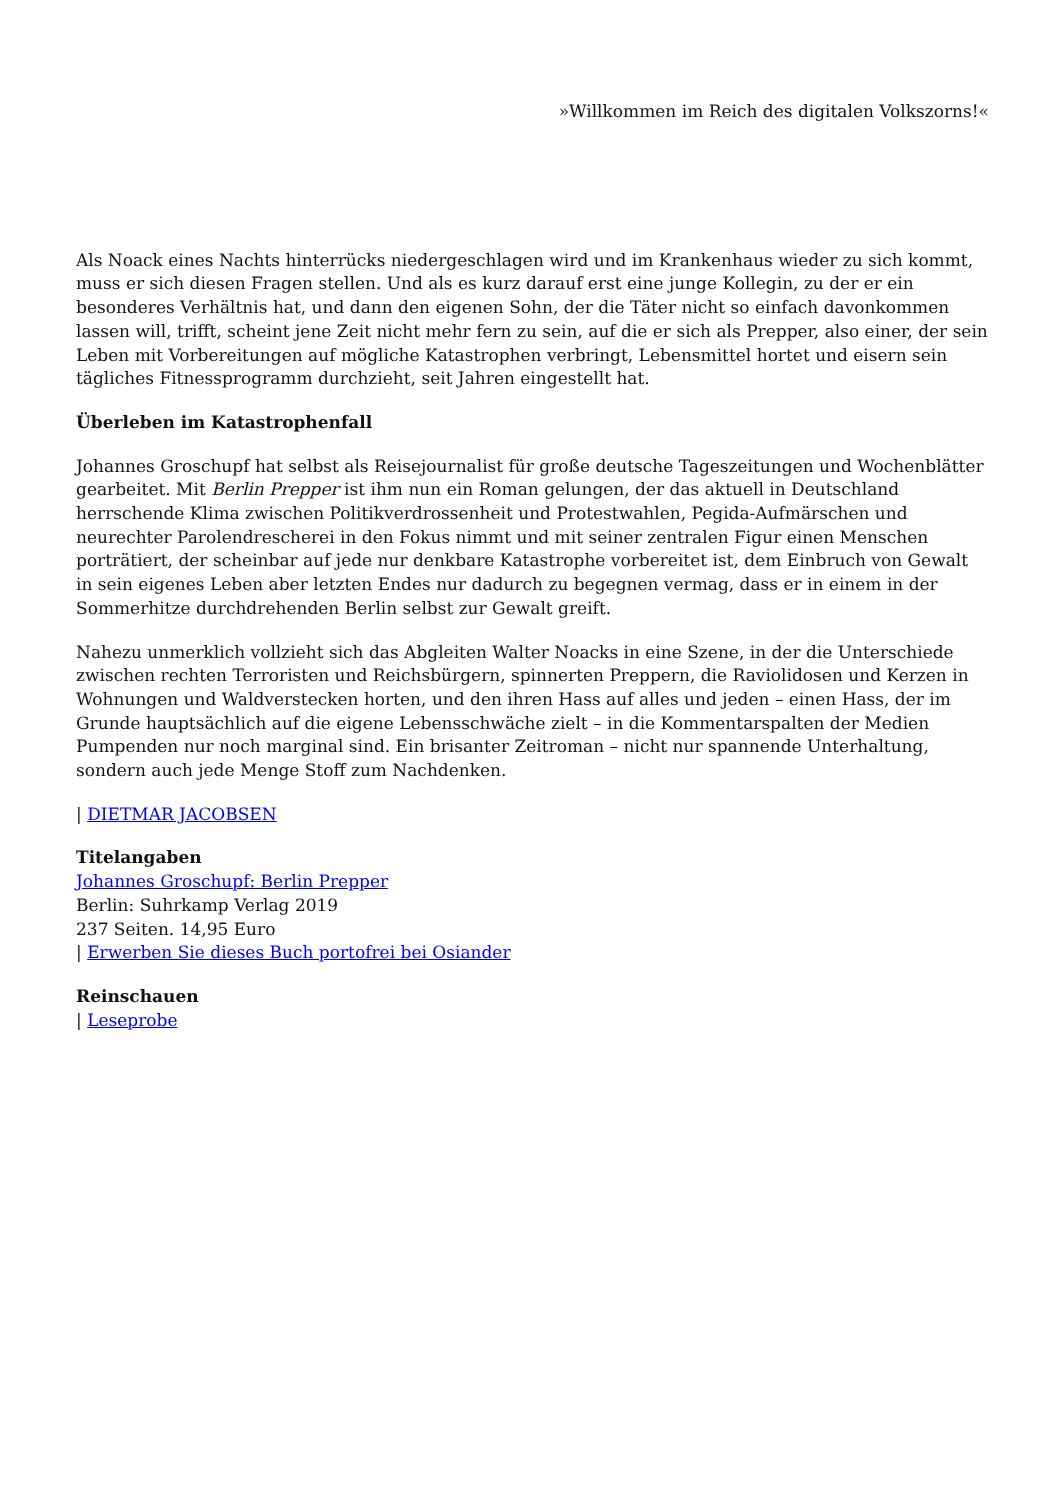»Willkommen im Reich des digitalen Volkszorns!«
Als Noack eines Nachts hinterrücks niedergeschlagen wird und im Krankenhaus wieder zu sich kommt, muss er sich diesen Fragen stellen. Und als es kurz darauf erst eine junge Kollegin, zu der er ein besonderes Verhältnis hat, und dann den eigenen Sohn, der die Täter nicht so einfach davonkommen lassen will, trifft, scheint jene Zeit nicht mehr fern zu sein, auf die er sich als Prepper, also einer, der sein Leben mit Vorbereitungen auf mögliche Katastrophen verbringt, Lebensmittel hortet und eisern sein tägliches Fitnessprogramm durchzieht, seit Jahren eingestellt hat.
Überleben im Katastrophenfall
Johannes Groschupf hat selbst als Reisejournalist für große deutsche Tageszeitungen und Wochenblätter gearbeitet. Mit Berlin Prepper ist ihm nun ein Roman gelungen, der das aktuell in Deutschland herrschende Klima zwischen Politikverdrossenheit und Protestwahlen, Pegida-Aufmärschen und neurechter Parolendrescherei in den Fokus nimmt und mit seiner zentralen Figur einen Menschen porträtiert, der scheinbar auf jede nur denkbare Katastrophe vorbereitet ist, dem Einbruch von Gewalt in sein eigenes Leben aber letzten Endes nur dadurch zu begegnen vermag, dass er in einem in der Sommerhitze durchdrehenden Berlin selbst zur Gewalt greift.
Nahezu unmerklich vollzieht sich das Abgleiten Walter Noacks in eine Szene, in der die Unterschiede zwischen rechten Terroristen und Reichsbürgern, spinnerten Preppern, die Raviolidosen und Kerzen in Wohnungen und Waldverstecken horten, und den ihren Hass auf alles und jeden – einen Hass, der im Grunde hauptsächlich auf die eigene Lebensschwäche zielt – in die Kommentarspalten der Medien Pumpenden nur noch marginal sind. Ein brisanter Zeitroman – nicht nur spannende Unterhaltung, sondern auch jede Menge Stoff zum Nachdenken.
| DIETMAR JACOBSEN
Titelangaben
Johannes Groschupf: Berlin Prepper
Berlin: Suhrkamp Verlag 2019
237 Seiten. 14,95 Euro
| Erwerben Sie dieses Buch portofrei bei Osiander
Reinschauen
| Leseprobe